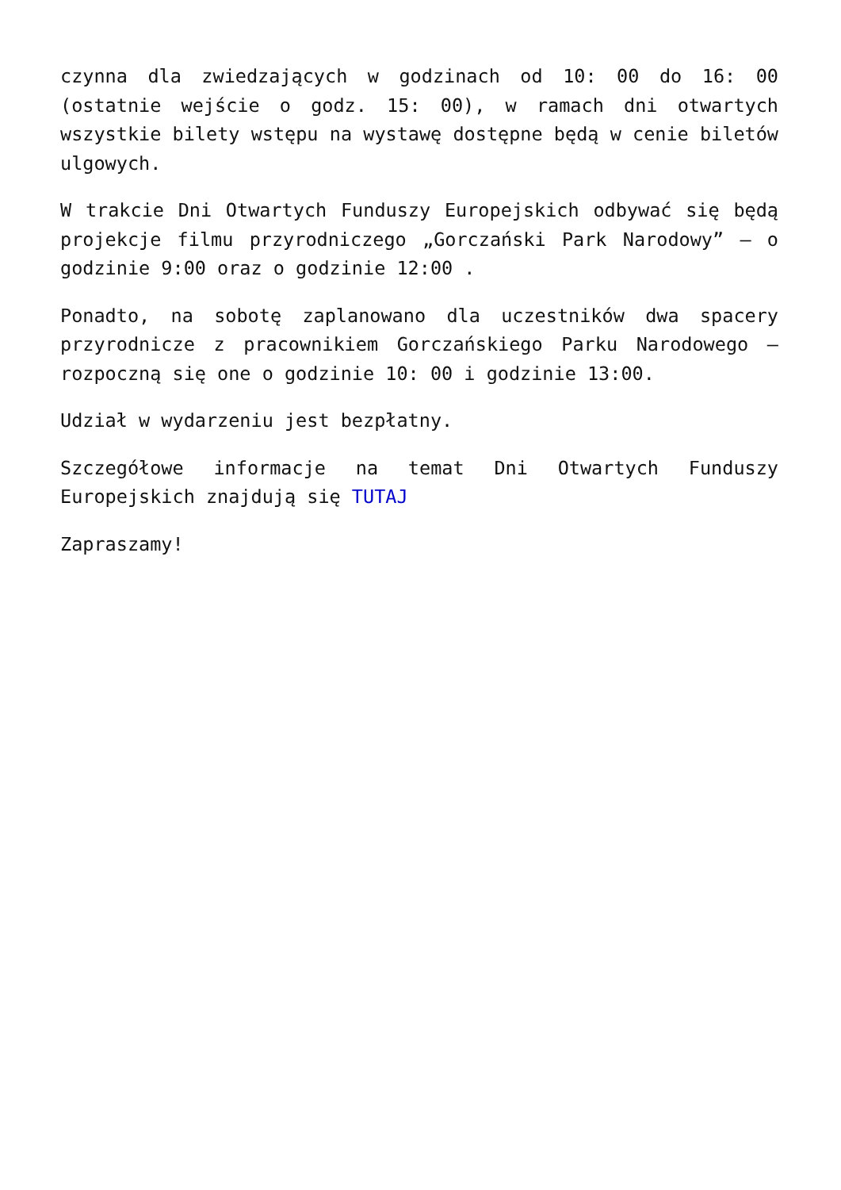czynna dla zwiedzających w godzinach od 10: 00 do 16: 00 (ostatnie wejście o godz. 15: 00), w ramach dni otwartych wszystkie bilety wstępu na wystawę dostępne będą w cenie biletów ulgowych.
W trakcie Dni Otwartych Funduszy Europejskich odbywać się będą projekcje filmu przyrodniczego „Gorczański Park Narodowy” – o godzinie 9:00 oraz o godzinie 12:00 .
Ponadto, na sobotę zaplanowano dla uczestników dwa spacery przyrodnicze z pracownikiem Gorczańskiego Parku Narodowego – rozpoczną się one o godzinie 10: 00 i godzinie 13:00.
Udział w wydarzeniu jest bezpłatny.
Szczegółowe informacje na temat Dni Otwartych Funduszy Europejskich znajdują się TUTAJ
Zapraszamy!